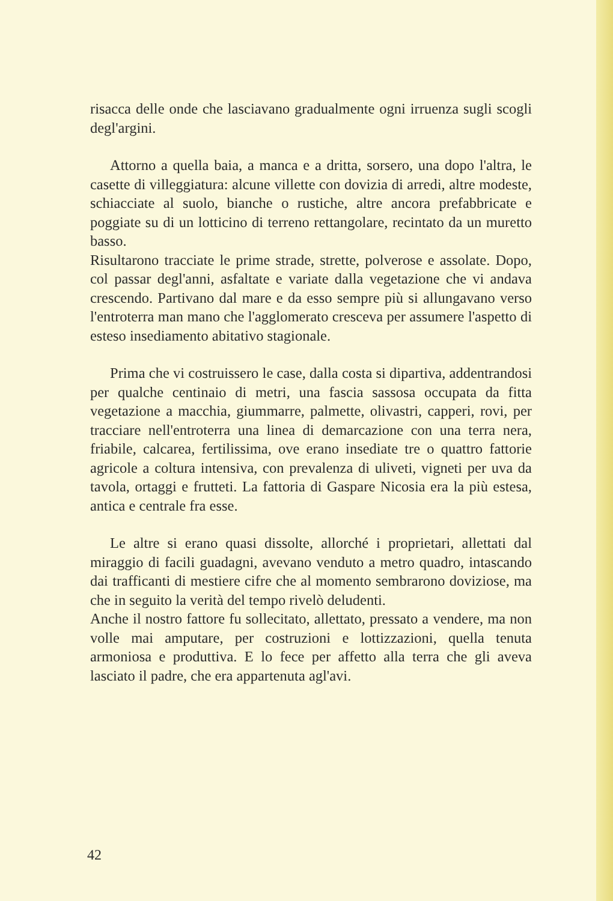risacca delle onde che lasciavano gradualmente ogni irruenza sugli scogli degl'argini.
Attorno a quella baia, a manca e a dritta, sorsero, una dopo l'altra, le casette di villeggiatura: alcune villette con dovizia di arredi, altre modeste, schiacciate al suolo, bianche o rustiche, altre ancora prefabbricate e poggiate su di un lotticino di terreno rettangolare, recintato da un muretto basso.
Risultarono tracciate le prime strade, strette, polverose e assolate. Dopo, col passar degl'anni, asfaltate e variate dalla vegetazione che vi andava crescendo. Partivano dal mare e da esso sempre più si allungavano verso l'entroterra man mano che l'agglomerato cresceva per assumere l'aspetto di esteso insediamento abitativo stagionale.
Prima che vi costruissero le case, dalla costa si dipartiva, addentrandosi per qualche centinaio di metri, una fascia sassosa occupata da fitta vegetazione a macchia, giummarre, palmette, olivastri, capperi, rovi, per tracciare nell'entroterra una linea di demarcazione con una terra nera, friabile, calcarea, fertilissima, ove erano insediate tre o quattro fattorie agricole a coltura intensiva, con prevalenza di uliveti, vigneti per uva da tavola, ortaggi e frutteti. La fattoria di Gaspare Nicosia era la più estesa, antica e centrale fra esse.
Le altre si erano quasi dissolte, allorché i proprietari, allettati dal miraggio di facili guadagni, avevano venduto a metro quadro, intascando dai trafficanti di mestiere cifre che al momento sembrarono doviziose, ma che in seguito la verità del tempo rivelò deludenti.
Anche il nostro fattore fu sollecitato, allettato, pressato a vendere, ma non volle mai amputare, per costruzioni e lottizzazioni, quella tenuta armoniosa e produttiva. E lo fece per affetto alla terra che gli aveva lasciato il padre, che era appartenuta agl'avi.
42